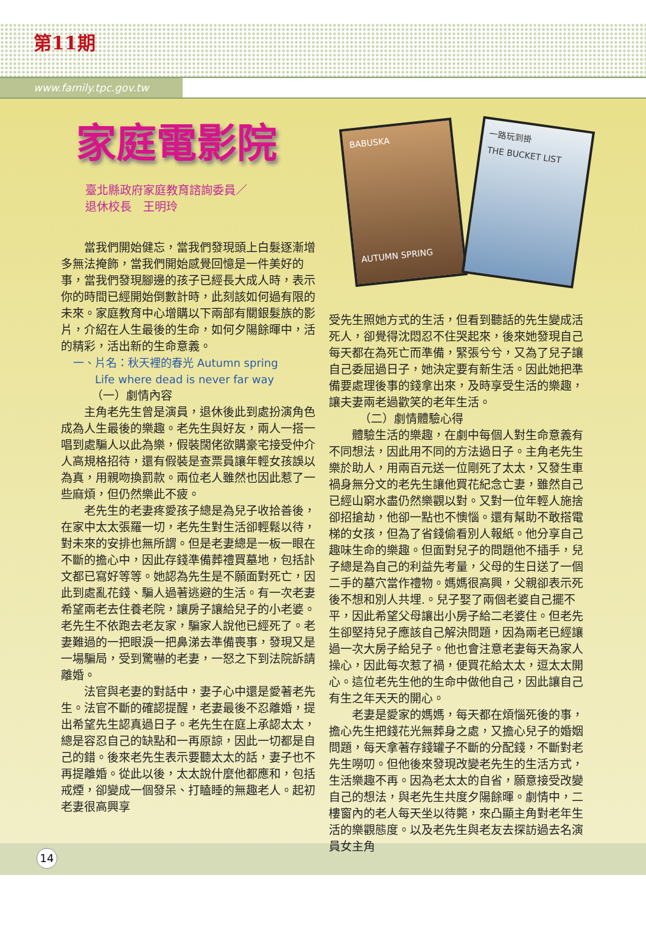第11期
www.family.tpc.gov.tw
家庭電影院
臺北縣政府家庭教育諮詢委員／
退休校長　王明玲
當我們開始健忘，當我們發現頭上白髮逐漸增多無法掩飾，當我們開始感覺回憶是一件美好的事，當我們發現腳邊的孩子已經長大成人時，表示你的時間已經開始倒數計時，此刻該如何過有限的未來。家庭教育中心增購以下兩部有關銀髮族的影片，介紹在人生最後的生命，如何夕陽餘暉中，活的精彩，活出新的生命意義。
一、片名：秋天裡的春光 Autumn spring
　　Life where dead is never far way
（一）劇情內容
主角老先生曾是演員，退休後此到處扮演角色成為人生最後的樂趣。老先生與好友，兩人一搭一唱到處騙人以此為樂，假裝闊佬欲購豪宅接受仲介人高規格招待，還有假裝是查票員讓年輕女孩誤以為真，用親吻換罰款。兩位老人雖然也因此惹了一些麻煩，但仍然樂此不疲。
老先生的老妻疼愛孩子總是為兒子收拾善後，在家中太太張羅一切，老先生對生活卻輕鬆以待，對未來的安排也無所謂。但是老妻總是一板一眼在不斷的擔心中，因此存錢準備葬禮買墓地，包括訃文都已寫好等等。她認為先生是不願面對死亡，因此到處亂花錢、騙人過著逃避的生活。有一次老妻希望兩老去住養老院，讓房子讓給兒子的小老婆。老先生不依跑去老友家，騙家人說他已經死了。老妻難過的一把眼淚一把鼻涕去準備喪事，發現又是一場騙局，受到驚嚇的老妻，一怒之下到法院訴請離婚。
法官與老妻的對話中，妻子心中還是愛著老先生。法官不斷的確認提醒，老妻最後不忍離婚，提出希望先生認真過日子。老先生在庭上承認太太，總是容忍自己的缺點和一再原諒，因此一切都是自己的錯。後來老先生表示要聽太太的話，妻子也不再提離婚。從此以後，太太說什麼他都應和，包括戒煙，卻變成一個發呆、打瞌睡的無趣老人。起初老妻很高興享
BABUSKA
AUTUMN SPRING
一路玩到掛
THE BUCKET LIST
受先生照她方式的生活，但看到聽話的先生變成活死人，卻覺得沈悶忍不住哭起來，後來她發現自己每天都在為死亡而準備，緊張兮兮，又為了兒子讓自己委屈過日子，她決定要有新生活。因此她把準備要處理後事的錢拿出來，及時享受生活的樂趣，讓夫妻兩老過歡笑的老年生活。
（二）劇情體驗心得
體驗生活的樂趣，在劇中每個人對生命意義有不同想法，因此用不同的方法過日子。主角老先生樂於助人，用兩百元送一位剛死了太太，又發生車禍身無分文的老先生讓他買花紀念亡妻，雖然自己已經山窮水盡仍然樂觀以對。又對一位年輕人施捨卻招搶劫，他卻一點也不懊惱。還有幫助不敢搭電梯的女孩，但為了省錢偷看別人報紙。他分享自己趣味生命的樂趣。但面對兒子的問題他不插手，兒子總是為自己的利益先考量，父母的生日送了一個二手的墓穴當作禮物。媽媽很高興，父親卻表示死後不想和別人共埋.。兒子娶了兩個老婆自己擺不平，因此希望父母讓出小房子給二老婆住。但老先生卻堅持兒子應該自己解決問題，因為兩老已經讓過一次大房子給兒子。他也會注意老妻每天為家人操心，因此每次惹了禍，便買花給太太，逗太太開心。這位老先生他的生命中做他自己，因此讓自己有生之年天天的開心。
老妻是愛家的媽媽，每天都在煩惱死後的事，擔心先生把錢花光無葬身之處，又擔心兒子的婚姻問題，每天拿著存錢罐子不斷的分配錢，不斷對老先生嘮叨。但他後來發現改變老先生的生活方式，生活樂趣不再。因為老太太的自省，願意接受改變自己的想法，與老先生共度夕陽餘暉。劇情中，二樓窗內的老人每天坐以待斃，來凸顯主角對老年生活的樂觀態度。以及老先生與老友去探訪過去名演員女主角
14